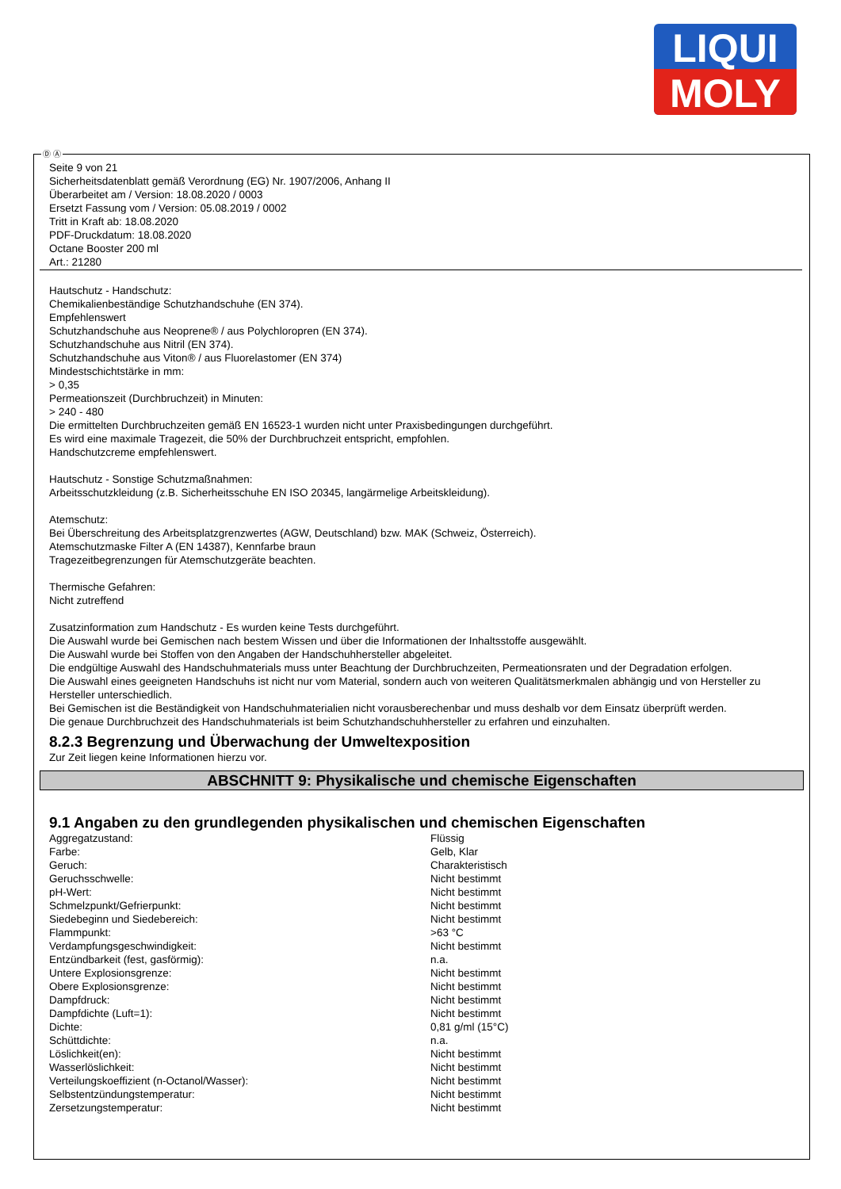LIQUI
MOLY
Ⓓ Ⓐ
Seite 9 von 21
Sicherheitsdatenblatt gemäß Verordnung (EG) Nr. 1907/2006, Anhang II
Überarbeitet am / Version: 18.08.2020 / 0003
Ersetzt Fassung vom / Version: 05.08.2019 / 0002
Tritt in Kraft ab: 18.08.2020
PDF-Druckdatum: 18.08.2020
Octane Booster 200 ml
Art.: 21280
Hautschutz - Handschutz:
Chemikalienbeständige Schutzhandschuhe (EN 374).
Empfehlenswert
Schutzhandschuhe aus Neoprene® / aus Polychloropren (EN 374).
Schutzhandschuhe aus Nitril (EN 374).
Schutzhandschuhe aus Viton® / aus Fluorelastomer (EN 374)
Mindestschichtstärke in mm:
> 0,35
Permeationszeit (Durchbruchzeit) in Minuten:
> 240 - 480
Die ermittelten Durchbruchzeiten gemäß EN 16523-1 wurden nicht unter Praxisbedingungen durchgeführt.
Es wird eine maximale Tragezeit, die 50% der Durchbruchzeit entspricht, empfohlen.
Handschutzcreme empfehlenswert.
Hautschutz - Sonstige Schutzmaßnahmen:
Arbeitsschutzkleidung (z.B. Sicherheitsschuhe EN ISO 20345, langärmelige Arbeitskleidung).
Atemschutz:
Bei Überschreitung des Arbeitsplatzgrenzwertes (AGW, Deutschland) bzw. MAK (Schweiz, Österreich).
Atemschutzmaske Filter A (EN 14387), Kennfarbe braun
Tragezeitbegrenzungen für Atemschutzgeräte beachten.
Thermische Gefahren:
Nicht zutreffend
Zusatzinformation zum Handschutz - Es wurden keine Tests durchgeführt.
Die Auswahl wurde bei Gemischen nach bestem Wissen und über die Informationen der Inhaltsstoffe ausgewählt.
Die Auswahl wurde bei Stoffen von den Angaben der Handschuhhersteller abgeleitet.
Die endgültige Auswahl des Handschuhmaterials muss unter Beachtung der Durchbruchzeiten, Permeationsraten und der Degradation erfolgen.
Die Auswahl eines geeigneten Handschuhs ist nicht nur vom Material, sondern auch von weiteren Qualitätsmerkmalen abhängig und von Hersteller zu Hersteller unterschiedlich.
Bei Gemischen ist die Beständigkeit von Handschuhmaterialien nicht vorausberechenbar und muss deshalb vor dem Einsatz überprüft werden.
Die genaue Durchbruchzeit des Handschuhmaterials ist beim Schutzhandschuhhersteller zu erfahren und einzuhalten.
8.2.3 Begrenzung und Überwachung der Umweltexposition
Zur Zeit liegen keine Informationen hierzu vor.
ABSCHNITT 9: Physikalische und chemische Eigenschaften
9.1 Angaben zu den grundlegenden physikalischen und chemischen Eigenschaften
| Aggregatzustand: | Flüssig |
| Farbe: | Gelb, Klar |
| Geruch: | Charakteristisch |
| Geruchsschwelle: | Nicht bestimmt |
| pH-Wert: | Nicht bestimmt |
| Schmelzpunkt/Gefrierpunkt: | Nicht bestimmt |
| Siedebeginn und Siedebereich: | Nicht bestimmt |
| Flammpunkt: | >63 °C |
| Verdampfungsgeschwindigkeit: | Nicht bestimmt |
| Entzündbarkeit (fest, gasförmig): | n.a. |
| Untere Explosionsgrenze: | Nicht bestimmt |
| Obere Explosionsgrenze: | Nicht bestimmt |
| Dampfdruck: | Nicht bestimmt |
| Dampfdichte (Luft=1): | Nicht bestimmt |
| Dichte: | 0,81 g/ml (15°C) |
| Schüttdichte: | n.a. |
| Löslichkeit(en): | Nicht bestimmt |
| Wasserlöslichkeit: | Nicht bestimmt |
| Verteilungskoeffizient (n-Octanol/Wasser): | Nicht bestimmt |
| Selbstentzündungstemperatur: | Nicht bestimmt |
| Zersetzungstemperatur: | Nicht bestimmt |